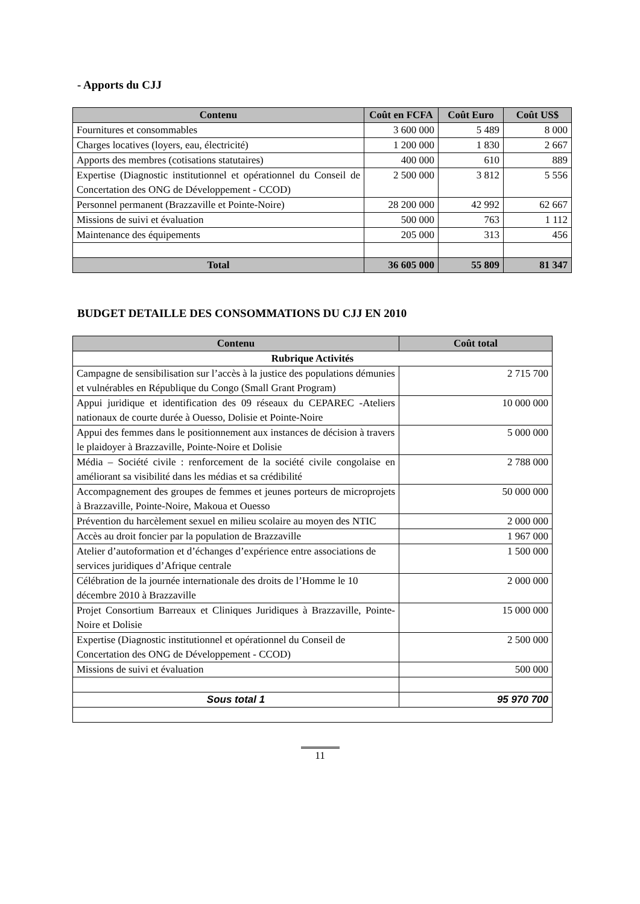- Apports du CJJ
| Contenu | Coût en FCFA | Coût Euro | Coût US$ |
| --- | --- | --- | --- |
| Fournitures et consommables | 3 600 000 | 5 489 | 8 000 |
| Charges locatives (loyers, eau, électricité) | 1 200 000 | 1 830 | 2 667 |
| Apports des membres (cotisations statutaires) | 400 000 | 610 | 889 |
| Expertise (Diagnostic institutionnel et opérationnel du Conseil de Concertation des ONG de Développement - CCOD) | 2 500 000 | 3 812 | 5 556 |
| Personnel permanent (Brazzaville et Pointe-Noire) | 28 200 000 | 42 992 | 62 667 |
| Missions de suivi et évaluation | 500 000 | 763 | 1 112 |
| Maintenance des équipements | 205 000 | 313 | 456 |
| Total | 36 605 000 | 55 809 | 81 347 |
BUDGET DETAILLE DES CONSOMMATIONS DU CJJ EN 2010
| Contenu | Coût total |
| --- | --- |
| Rubrique Activités | |
| Campagne de sensibilisation sur l’accès à la justice des populations démunies et vulnérables en République du Congo (Small Grant Program) | 2 715 700 |
| Appui juridique et identification des 09 réseaux du CEPAREC -Ateliers nationaux de courte durée à Ouesso, Dolisie et Pointe-Noire | 10 000 000 |
| Appui des femmes dans le positionnement aux instances de décision à travers le plaidoyer à Brazzaville, Pointe-Noire et Dolisie | 5 000 000 |
| Média – Société civile : renforcement de la société civile congolaise en améliorant sa visibilité dans les médias et sa crédibilité | 2 788 000 |
| Accompagnement des groupes de femmes et jeunes porteurs de microprojets à Brazzaville, Pointe-Noire, Makoua et Ouesso | 50 000 000 |
| Prévention du harcèlement sexuel en milieu scolaire au moyen des NTIC | 2 000 000 |
| Accès au droit foncier par la population de Brazzaville | 1 967 000 |
| Atelier d’autoformation et d’échanges d’expérience entre associations de services juridiques d’Afrique centrale | 1 500 000 |
| Célébration de la journée internationale des droits de l’Homme le 10 décembre 2010 à Brazzaville | 2 000 000 |
| Projet Consortium Barreaux et Cliniques Juridiques à Brazzaville, Pointe-Noire et Dolisie | 15 000 000 |
| Expertise (Diagnostic institutionnel et opérationnel du Conseil de Concertation des ONG de Développement - CCOD) | 2 500 000 |
| Missions de suivi et évaluation | 500 000 |
| Sous total 1 | 95 970 700 |
11